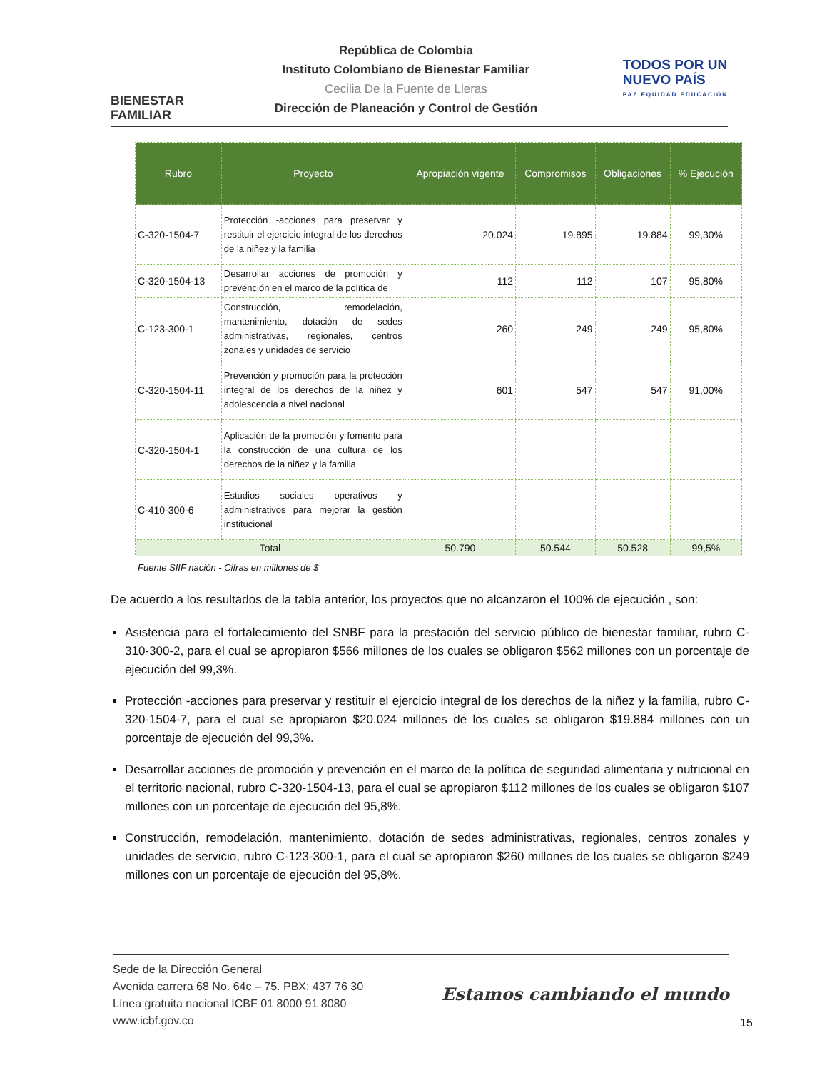BIENESTAR FAMILIAR
República de Colombia
Instituto Colombiano de Bienestar Familiar
Cecilia De la Fuente de Lleras
Dirección de Planeación y Control de Gestión
TODOS POR UN
NUEVO PAÍS
PAZ EQUIDAD EDUCACIÓN
| Rubro | Proyecto | Apropiación vigente | Compromisos | Obligaciones | % Ejecución |
| --- | --- | --- | --- | --- | --- |
| C-320-1504-7 | Protección -acciones para preservar y restituir el ejercicio integral de los derechos de la niñez y la familia | 20.024 | 19.895 | 19.884 | 99,30% |
| C-320-1504-13 | Desarrollar acciones de promoción y prevención en el marco de la política de | 112 | 112 | 107 | 95,80% |
| C-123-300-1 | Construcción, remodelación, mantenimiento, dotación de sedes administrativas, regionales, centros zonales y unidades de servicio | 260 | 249 | 249 | 95,80% |
| C-320-1504-11 | Prevención y promoción para la protección integral de los derechos de la niñez y adolescencia a nivel nacional | 601 | 547 | 547 | 91,00% |
| C-320-1504-1 | Aplicación de la promoción y fomento para la construcción de una cultura de los derechos de la niñez y la familia | | | | |
| C-410-300-6 | Estudios sociales operativos y administrativos para mejorar la gestión institucional | | | | |
| Total | | 50.790 | 50.544 | 50.528 | 99,5% |
Fuente SIIF nación - Cifras en millones de $
De acuerdo a los resultados de la tabla anterior, los proyectos que no alcanzaron el 100% de ejecución , son:
Asistencia para el fortalecimiento del SNBF para la prestación del servicio público de bienestar familiar, rubro C-310-300-2, para el cual se apropiaron $566 millones de los cuales se obligaron $562 millones con un porcentaje de ejecución del 99,3%.
Protección -acciones para preservar y restituir el ejercicio integral de los derechos de la niñez y la familia, rubro C-320-1504-7, para el cual se apropiaron $20.024 millones de los cuales se obligaron $19.884 millones con un porcentaje de ejecución del 99,3%.
Desarrollar acciones de promoción y prevención en el marco de la política de seguridad alimentaria y nutricional en el territorio nacional, rubro C-320-1504-13, para el cual se apropiaron $112 millones de los cuales se obligaron $107 millones con un porcentaje de ejecución del 95,8%.
Construcción, remodelación, mantenimiento, dotación de sedes administrativas, regionales, centros zonales y unidades de servicio, rubro C-123-300-1, para el cual se apropiaron $260 millones de los cuales se obligaron $249 millones con un porcentaje de ejecución del 95,8%.
Sede de la Dirección General
Avenida carrera 68 No. 64c – 75. PBX: 437 76 30
Línea gratuita nacional ICBF 01 8000 91 8080
www.icbf.gov.co
Estamos cambiando el mundo
15